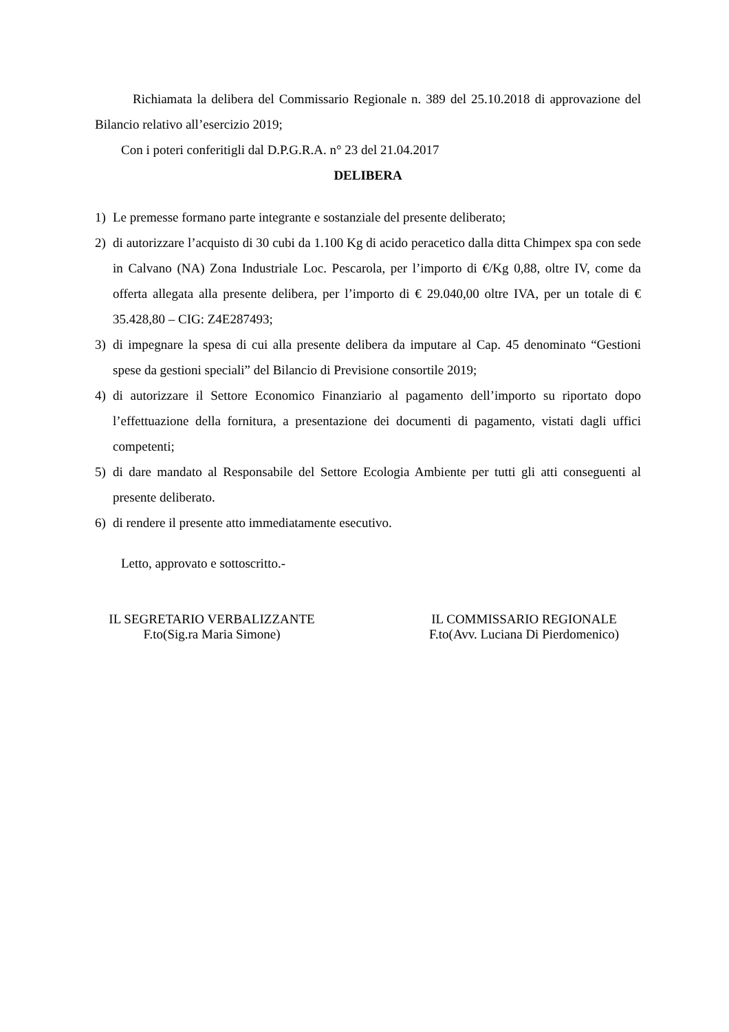Richiamata la delibera del Commissario Regionale n. 389 del 25.10.2018 di approvazione del Bilancio relativo all’esercizio 2019;
Con i poteri conferitigli dal D.P.G.R.A. n° 23 del 21.04.2017
DELIBERA
1) Le premesse formano parte integrante e sostanziale del presente deliberato;
2) di autorizzare l’acquisto di 30 cubi da 1.100 Kg di acido peracetico dalla ditta Chimpex spa con sede in Calvano (NA) Zona Industriale Loc. Pescarola, per l’importo di €/Kg 0,88, oltre IV, come da offerta allegata alla presente delibera, per l’importo di € 29.040,00 oltre IVA, per un totale di € 35.428,80 – CIG: Z4E287493;
3) di impegnare la spesa di cui alla presente delibera da imputare al Cap. 45 denominato “Gestioni spese da gestioni speciali” del Bilancio di Previsione consortile 2019;
4) di autorizzare il Settore Economico Finanziario al pagamento dell’importo su riportato dopo l’effettuazione della fornitura, a presentazione dei documenti di pagamento, vistati dagli uffici competenti;
5) di dare mandato al Responsabile del Settore Ecologia Ambiente per tutti gli atti conseguenti al presente deliberato.
6) di rendere il presente atto immediatamente esecutivo.
Letto, approvato e sottoscritto.-
IL SEGRETARIO VERBALIZZANTE
F.to(Sig.ra Maria Simone)
IL COMMISSARIO REGIONALE
F.to(Avv. Luciana Di Pierdomenico)